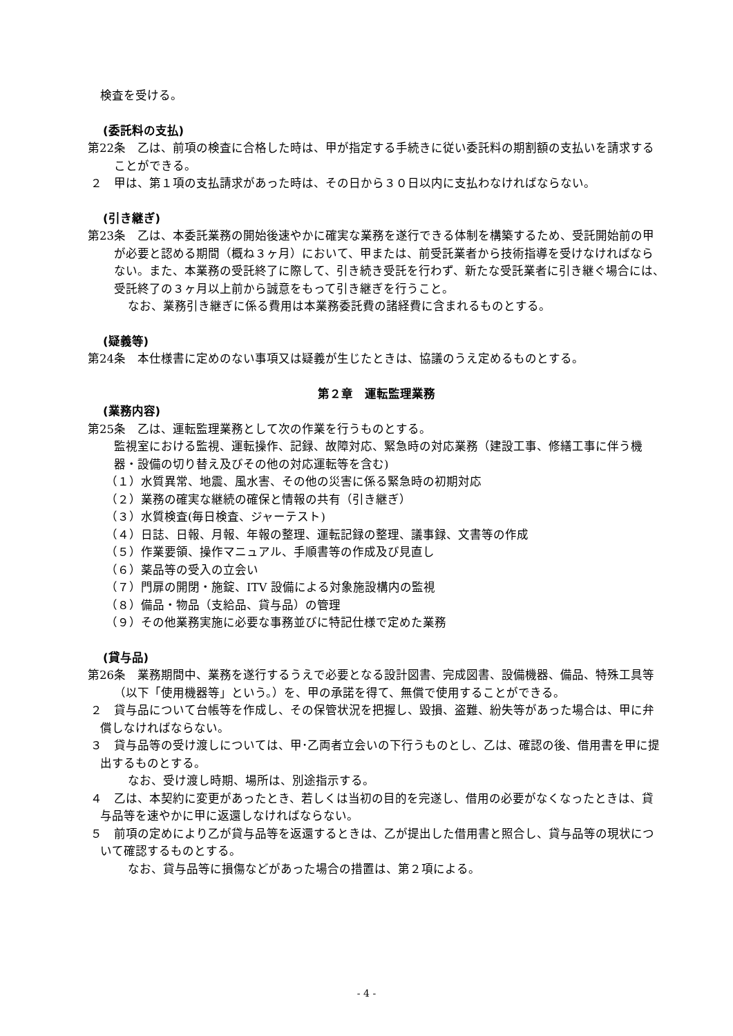検査を受ける。
(委託料の支払)
第22条　乙は、前項の検査に合格した時は、甲が指定する手続きに従い委託料の期割額の支払いを請求することができる。
２　甲は、第１項の支払請求があった時は、その日から３０日以内に支払わなければならない。
(引き継ぎ)
第23条　乙は、本委託業務の開始後速やかに確実な業務を遂行できる体制を構築するため、受託開始前の甲が必要と認める期間（概ね３ヶ月）において、甲または、前受託業者から技術指導を受けなければならない。また、本業務の受託終了に際して、引き続き受託を行わず、新たな受託業者に引き継ぐ場合には、受託終了の３ヶ月以上前から誠意をもって引き継ぎを行うこと。
なお、業務引き継ぎに係る費用は本業務委託費の諸経費に含まれるものとする。
(疑義等)
第24条　本仕様書に定めのない事項又は疑義が生じたときは、協議のうえ定めるものとする。
第２章　運転監理業務
(業務内容)
第25条　乙は、運転監理業務として次の作業を行うものとする。
監視室における監視、運転操作、記録、故障対応、緊急時の対応業務（建設工事、修繕工事に伴う機器・設備の切り替え及びその他の対応運転等を含む)
（１）水質異常、地震、風水害、その他の災害に係る緊急時の初期対応
（２）業務の確実な継続の確保と情報の共有（引き継ぎ）
（３）水質検査(毎日検査、ジャーテスト)
（４）日誌、日報、月報、年報の整理、運転記録の整理、議事録、文書等の作成
（５）作業要領、操作マニュアル、手順書等の作成及び見直し
（６）薬品等の受入の立会い
（７）門扉の開閉・施錠、ITV 設備による対象施設構内の監視
（８）備品・物品（支給品、貸与品）の管理
（９）その他業務実施に必要な事務並びに特記仕様で定めた業務
(貸与品)
第26条　業務期間中、業務を遂行するうえで必要となる設計図書、完成図書、設備機器、備品、特殊工具等（以下「使用機器等」という。）を、甲の承諾を得て、無償で使用することができる。
２　貸与品について台帳等を作成し、その保管状況を把握し、毀損、盗難、紛失等があった場合は、甲に弁償しなければならない。
３　貸与品等の受け渡しについては、甲･乙両者立会いの下行うものとし、乙は、確認の後、借用書を甲に提出するものとする。
なお、受け渡し時期、場所は、別途指示する。
４　乙は、本契約に変更があったとき、若しくは当初の目的を完遂し、借用の必要がなくなったときは、貸与品等を速やかに甲に返還しなければならない。
５　前項の定めにより乙が貸与品等を返還するときは、乙が提出した借用書と照合し、貸与品等の現状について確認するものとする。
なお、貸与品等に損傷などがあった場合の措置は、第２項による。
- 4 -